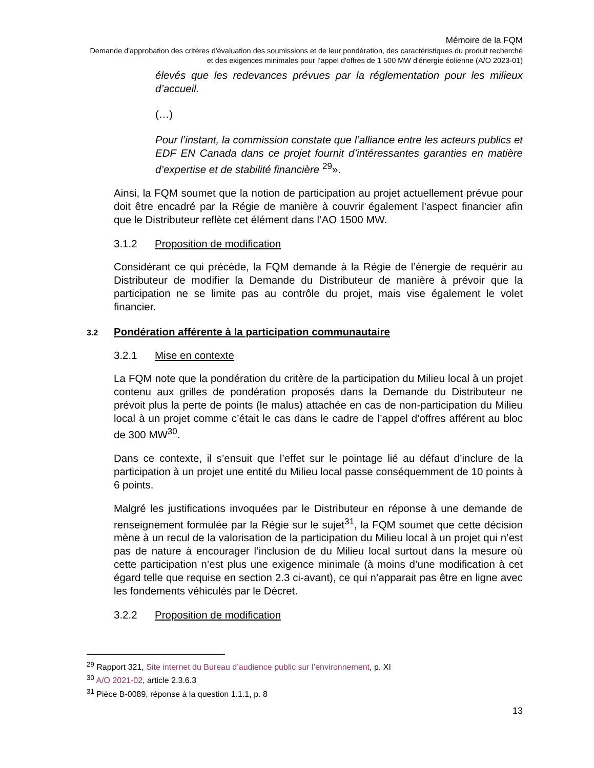Mémoire de la FQM
Demande d'approbation des critères d'évaluation des soumissions et de leur pondération, des caractéristiques du produit recherché et des exigences minimales pour l’appel d'offres de 1 500 MW d'énergie éolienne (A/O 2023-01)
élevés que les redevances prévues par la réglementation pour les milieux d’accueil.
(…)
Pour l’instant, la commission constate que l’alliance entre les acteurs publics et EDF EN Canada dans ce projet fournit d’intéressantes garanties en matière d’expertise et de stabilité financière <sup>29</sup>».
Ainsi, la FQM soumet que la notion de participation au projet actuellement prévue pour doit être encadré par la Régie de manière à couvrir également l’aspect financier afin que le Distributeur reflète cet élément dans l’AO 1500 MW.
3.1.2 Proposition de modification
Considérant ce qui précède, la FQM demande à la Régie de l’énergie de requérir au Distributeur de modifier la Demande du Distributeur de manière à prévoir que la participation ne se limite pas au contrôle du projet, mais vise également le volet financier.
3.2 Pondération afférente à la participation communautaire
3.2.1 Mise en contexte
La FQM note que la pondération du critère de la participation du Milieu local à un projet contenu aux grilles de pondération proposés dans la Demande du Distributeur ne prévoit plus la perte de points (le malus) attachée en cas de non-participation du Milieu local à un projet comme c’était le cas dans le cadre de l’appel d’offres afférent au bloc de 300 MW<sup>30</sup>.
Dans ce contexte, il s’ensuit que l’effet sur le pointage lié au défaut d’inclure de la participation à un projet une entité du Milieu local passe conséquemment de 10 points à 6 points.
Malgré les justifications invoquées par le Distributeur en réponse à une demande de renseignement formulée par la Régie sur le sujet<sup>31</sup>, la FQM soumet que cette décision mène à un recul de la valorisation de la participation du Milieu local à un projet qui n’est pas de nature à encourager l’inclusion de du Milieu local surtout dans la mesure où cette participation n’est plus une exigence minimale (à moins d’une modification à cet égard telle que requise en section 2.3 ci-avant), ce qui n’apparait pas être en ligne avec les fondements véhiculés par le Décret.
3.2.2 Proposition de modification
<sup>29</sup> Rapport 321, Site internet du Bureau d’audience public sur l’environnement, p. XI
<sup>30</sup> A/O 2021-02, article 2.3.6.3
<sup>31</sup> Pièce B-0089, réponse à la question 1.1.1, p. 8
13